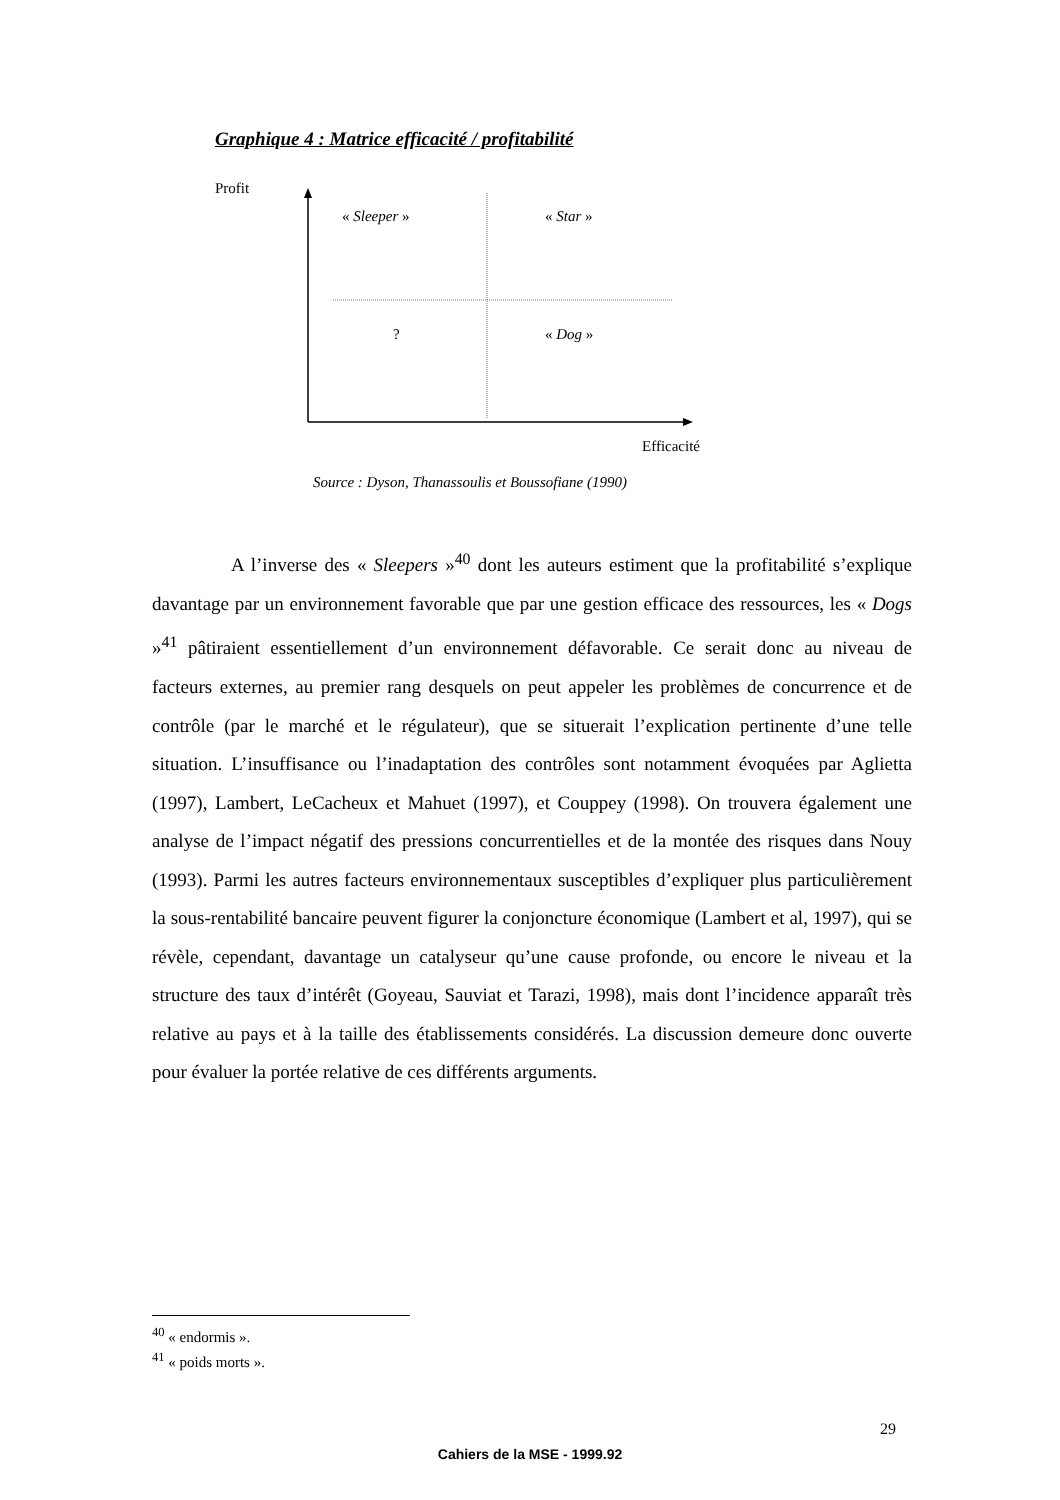Graphique 4 : Matrice efficacité / profitabilité
Profit
« Sleeper » « Star »
? « Dog »
Efficacité
Source : Dyson, Thanassoulis et Boussofiane (1990)
A l’inverse des « Sleepers »<sup>40</sup> dont les auteurs estiment que la profitabilité s’explique davantage par un environnement favorable que par une gestion efficace des ressources, les « Dogs »<sup>41</sup> pâtiraient essentiellement d’un environnement défavorable. Ce serait donc au niveau de facteurs externes, au premier rang desquels on peut appeler les problèmes de concurrence et de contrôle (par le marché et le régulateur), que se situerait l’explication pertinente d’une telle situation. L’insuffisance ou l’inadaptation des contrôles sont notamment évoquées par Aglietta (1997), Lambert, LeCacheux et Mahuet (1997), et Couppey (1998). On trouvera également une analyse de l’impact négatif des pressions concurrentielles et de la montée des risques dans Nouy (1993). Parmi les autres facteurs environnementaux susceptibles d’expliquer plus particulièrement la sous-rentabilité bancaire peuvent figurer la conjoncture économique (Lambert et al, 1997), qui se révèle, cependant, davantage un catalyseur qu’une cause profonde, ou encore le niveau et la structure des taux d’intérêt (Goyeau, Sauviat et Tarazi, 1998), mais dont l’incidence apparaît très relative au pays et à la taille des établissements considérés. La discussion demeure donc ouverte pour évaluer la portée relative de ces différents arguments.
<sup>40</sup> « endormis ».
<sup>41</sup> « poids morts ».
29
Cahiers de la MSE - 1999.92